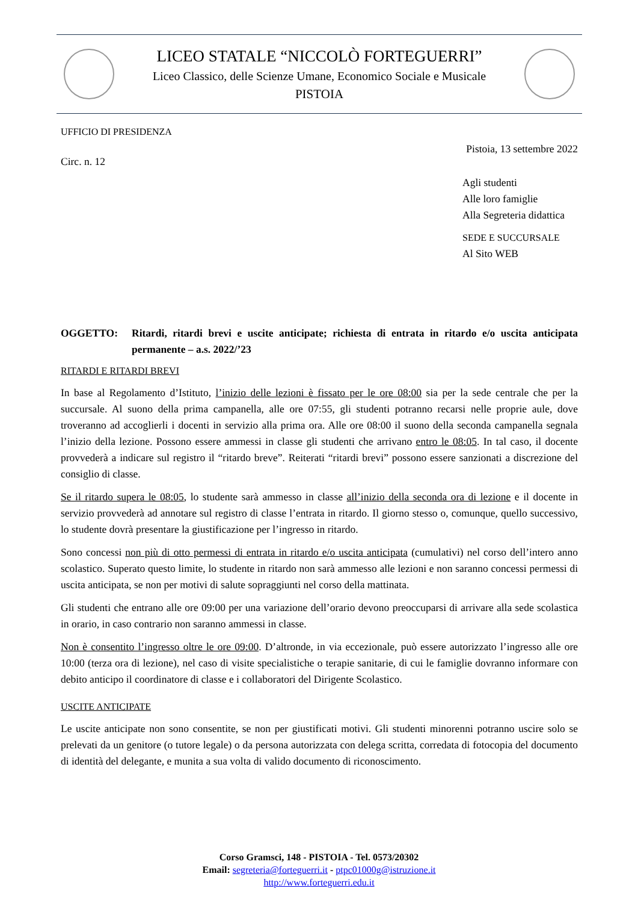LICEO STATALE “NICCOLÒ FORTEGUERRI”
Liceo Classico, delle Scienze Umane, Economico Sociale e Musicale
PISTOIA
UFFICIO DI PRESIDENZA
Pistoia, 13 settembre 2022
Circ. n. 12
Agli studenti
Alle loro famiglie
Alla Segreteria didattica
SEDE E SUCCURSALE
Al Sito WEB
OGGETTO: Ritardi, ritardi brevi e uscite anticipate; richiesta di entrata in ritardo e/o uscita anticipata permanente – a.s. 2022/’23
RITARDI E RITARDI BREVI
In base al Regolamento d’Istituto, l’inizio delle lezioni è fissato per le ore 08:00 sia per la sede centrale che per la succursale. Al suono della prima campanella, alle ore 07:55, gli studenti potranno recarsi nelle proprie aule, dove troveranno ad accoglierli i docenti in servizio alla prima ora. Alle ore 08:00 il suono della seconda campanella segnala l’inizio della lezione. Possono essere ammessi in classe gli studenti che arrivano entro le 08:05. In tal caso, il docente provvederà a indicare sul registro il “ritardo breve”. Reiterati “ritardi brevi” possono essere sanzionati a discrezione del consiglio di classe.
Se il ritardo supera le 08:05, lo studente sarà ammesso in classe all’inizio della seconda ora di lezione e il docente in servizio provvederà ad annotare sul registro di classe l’entrata in ritardo. Il giorno stesso o, comunque, quello successivo, lo studente dovrà presentare la giustificazione per l’ingresso in ritardo.
Sono concessi non più di otto permessi di entrata in ritardo e/o uscita anticipata (cumulativi) nel corso dell’intero anno scolastico. Superato questo limite, lo studente in ritardo non sarà ammesso alle lezioni e non saranno concessi permessi di uscita anticipata, se non per motivi di salute sopraggiunti nel corso della mattinata.
Gli studenti che entrano alle ore 09:00 per una variazione dell’orario devono preoccuparsi di arrivare alla sede scolastica in orario, in caso contrario non saranno ammessi in classe.
Non è consentito l’ingresso oltre le ore 09:00. D’altronde, in via eccezionale, può essere autorizzato l’ingresso alle ore 10:00 (terza ora di lezione), nel caso di visite specialistiche o terapie sanitarie, di cui le famiglie dovranno informare con debito anticipo il coordinatore di classe e i collaboratori del Dirigente Scolastico.
USCITE ANTICIPATE
Le uscite anticipate non sono consentite, se non per giustificati motivi. Gli studenti minorenni potranno uscire solo se prelevati da un genitore (o tutore legale) o da persona autorizzata con delega scritta, corredata di fotocopia del documento di identità del delegante, e munita a sua volta di valido documento di riconoscimento.
Corso Gramsci, 148 - PISTOIA - Tel. 0573/20302
Email: segreteria@forteguerri.it - ptpc01000g@istruzione.it
http://www.forteguerri.edu.it